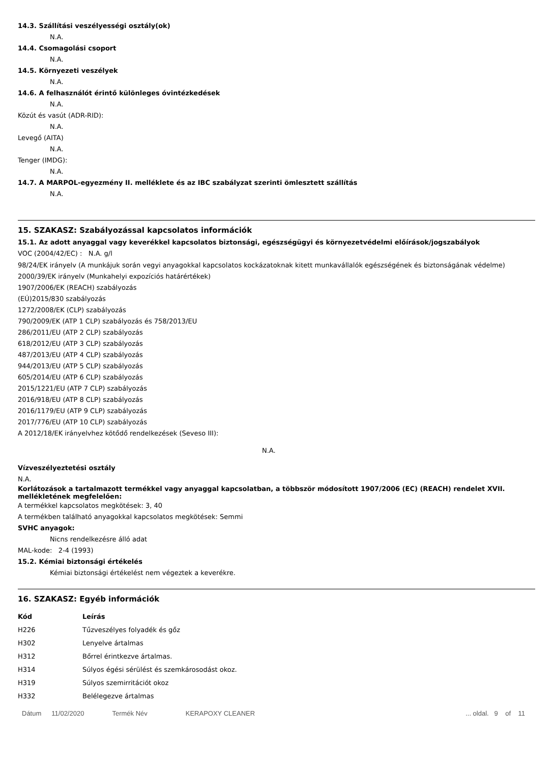14.3. Szállítási veszélyességi osztály(ok)
N.A.
14.4. Csomagolási csoport
N.A.
14.5. Környezeti veszélyek
N.A.
14.6. A felhasználót érintő különleges óvintézkedések
N.A.
Közút és vasút (ADR-RID):
N.A.
Levegő (AITA)
N.A.
Tenger (IMDG):
N.A.
14.7. A MARPOL-egyezmény II. melléklete és az IBC szabályzat szerinti ömlesztett szállítás
N.A.
15. SZAKASZ: Szabályozással kapcsolatos információk
15.1. Az adott anyaggal vagy keverékkel kapcsolatos biztonsági, egészségügyi és környezetvédelmi előírások/jogszabályok
VOC (2004/42/EC) : N.A. g/l
98/24/EK irányelv (A munkájuk során vegyi anyagokkal kapcsolatos kockázatoknak kitett munkavállalók egészségének és biztonságának védelme)
2000/39/EK irányelv (Munkahelyi expozíciós határértékek)
1907/2006/EK (REACH) szabályozás
(EÚ)2015/830 szabályozás
1272/2008/EK (CLP) szabályozás
790/2009/EK (ATP 1 CLP) szabályozás és 758/2013/EU
286/2011/EU (ATP 2 CLP) szabályozás
618/2012/EU (ATP 3 CLP) szabályozás
487/2013/EU (ATP 4 CLP) szabályozás
944/2013/EU (ATP 5 CLP) szabályozás
605/2014/EU (ATP 6 CLP) szabályozás
2015/1221/EU (ATP 7 CLP) szabályozás
2016/918/EU (ATP 8 CLP) szabályozás
2016/1179/EU (ATP 9 CLP) szabályozás
2017/776/EU (ATP 10 CLP) szabályozás
A 2012/18/EK irányelvhez kötődő rendelkezések (Seveso III):
N.A.
Vízveszélyeztetési osztály
N.A.
Korlátozások a tartalmazott termékkel vagy anyaggal kapcsolatban, a többször módosított 1907/2006 (EC) (REACH) rendelet XVII. mellékletének megfelelően:
A termékkel kapcsolatos megkötések: 3, 40
A termékben található anyagokkal kapcsolatos megkötések: Semmi
SVHC anyagok:
Nicns rendelkezésre álló adat
MAL-kode: 2-4 (1993)
15.2. Kémiai biztonsági értékelés
Kémiai biztonsági értékelést nem végeztek a keverékre.
16. SZAKASZ: Egyéb információk
| Kód | Leírás |
| --- | --- |
| H226 | Tűzveszélyes folyadék és gőz |
| H302 | Lenyelve ártalmas |
| H312 | Bőrrel érintkezve ártalmas. |
| H314 | Súlyos égési sérülést és szemkárosodást okoz. |
| H319 | Súlyos szemirritációt okoz |
| H332 | Belélegezve ártalmas |
Dátum 11/02/2020 Termék Név KERAPOXY CLEANER... oldal. 9 of 11